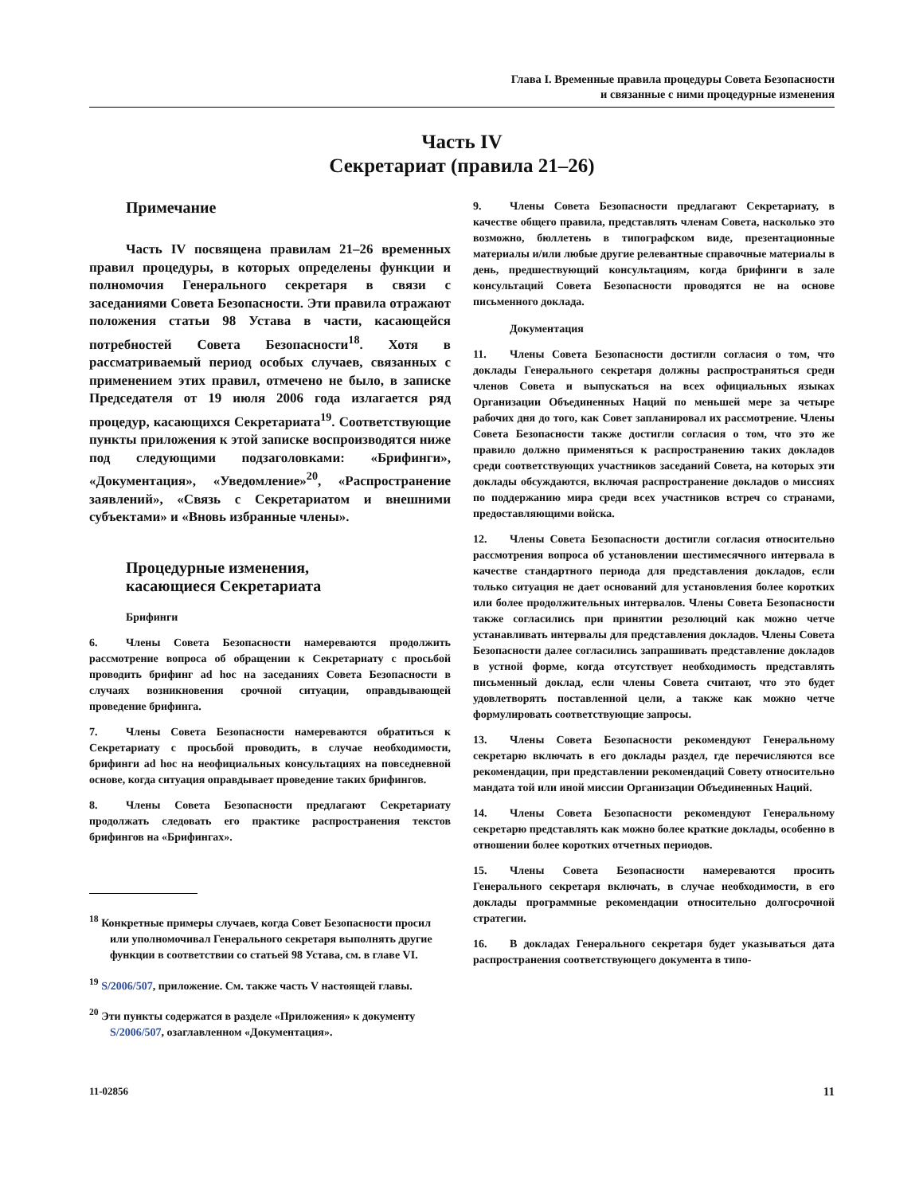Глава I. Временные правила процедуры Совета Безопасности
и связанные с ними процедурные изменения
Часть IV
Секретариат (правила 21–26)
Примечание
Часть IV посвящена правилам 21–26 временных правил процедуры, в которых определены функции и полномочия Генерального секретаря в связи с заседаниями Совета Безопасности. Эти правила отражают положения статьи 98 Устава в части, касающейся потребностей Совета Безопасности<sup>18</sup>. Хотя в рассматриваемый период особых случаев, связанных с применением этих правил, отмечено не было, в записке Председателя от 19 июля 2006 года излагается ряд процедур, касающихся Секретариата<sup>19</sup>. Соответствующие пункты приложения к этой записке воспроизводятся ниже под следующими подзаголовками: «Брифинги», «Документация», «Уведомление»<sup>20</sup>, «Распространение заявлений», «Связь с Секретариатом и внешними субъектами» и «Вновь избранные члены».
Процедурные изменения,
касающиеся Секретариата
Брифинги
6. Члены Совета Безопасности намереваются продолжить рассмотрение вопроса об обращении к Секретариату с просьбой проводить брифинг ad hoc на заседаниях Совета Безопасности в случаях возникновения срочной ситуации, оправдывающей проведение брифинга.
7. Члены Совета Безопасности намереваются обратиться к Секретариату с просьбой проводить, в случае необходимости, брифинги ad hoc на неофициальных консультациях на повседневной основе, когда ситуация оправдывает проведение таких брифингов.
8. Члены Совета Безопасности предлагают Секретариату продолжать следовать его практике распространения текстов брифингов на «Брифингах».
<sup>18</sup> Конкретные примеры случаев, когда Совет Безопасности просил или уполномочивал Генерального секретаря выполнять другие функции в соответствии со статьей 98 Устава, см. в главе VI.
<sup>19</sup> S/2006/507, приложение. См. также часть V настоящей главы.
<sup>20</sup> Эти пункты содержатся в разделе «Приложения» к документу S/2006/507, озаглавленном «Документация».
9. Члены Совета Безопасности предлагают Секретариату, в качестве общего правила, представлять членам Совета, насколько это возможно, бюллетень в типографском виде, презентационные материалы и/или любые другие релевантные справочные материалы в день, предшествующий консультациям, когда брифинги в зале консультаций Совета Безопасности проводятся не на основе письменного доклада.
Документация
11. Члены Совета Безопасности достигли согласия о том, что доклады Генерального секретаря должны распространяться среди членов Совета и выпускаться на всех официальных языках Организации Объединенных Наций по меньшей мере за четыре рабочих дня до того, как Совет запланировал их рассмотрение. Члены Совета Безопасности также достигли согласия о том, что это же правило должно применяться к распространению таких докладов среди соответствующих участников заседаний Совета, на которых эти доклады обсуждаются, включая распространение докладов о миссиях по поддержанию мира среди всех участников встреч со странами, предоставляющими войска.
12. Члены Совета Безопасности достигли согласия относительно рассмотрения вопроса об установлении шестимесячного интервала в качестве стандартного периода для представления докладов, если только ситуация не дает оснований для установления более коротких или более продолжительных интервалов. Члены Совета Безопасности также согласились при принятии резолюций как можно четче устанавливать интервалы для представления докладов. Члены Совета Безопасности далее согласились запрашивать представление докладов в устной форме, когда отсутствует необходимость представлять письменный доклад, если члены Совета считают, что это будет удовлетворять поставленной цели, а также как можно четче формулировать соответствующие запросы.
13. Члены Совета Безопасности рекомендуют Генеральному секретарю включать в его доклады раздел, где перечисляются все рекомендации, при представлении рекомендаций Совету относительно мандата той или иной миссии Организации Объединенных Наций.
14. Члены Совета Безопасности рекомендуют Генеральному секретарю представлять как можно более краткие доклады, особенно в отношении более коротких отчетных периодов.
15. Члены Совета Безопасности намереваются просить Генерального секретаря включать, в случае необходимости, в его доклады программные рекомендации относительно долгосрочной стратегии.
16. В докладах Генерального секретаря будет указываться дата распространения соответствующего документа в типо-
11-02856 11